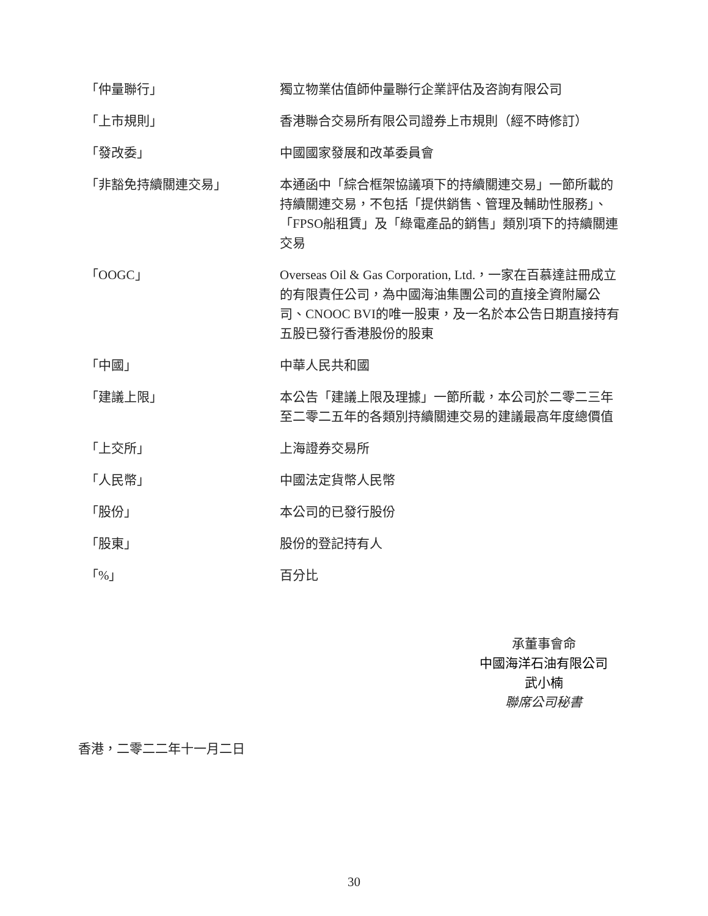| 「仲量聯行」 | 獨立物業估值師仲量聯行企業評估及咨詢有限公司 |
| 「上市規則」 | 香港聯合交易所有限公司證券上市規則（經不時修訂） |
| 「發改委」 | 中國國家發展和改革委員會 |
| 「非豁免持續關連交易」 | 本通函中「綜合框架協議項下的持續關連交易」一節所載的持續關連交易，不包括「提供銷售、管理及輔助性服務」、「FPSO船租賃」及「綠電產品的銷售」類別項下的持續關連交易 |
| 「OOGC」 | Overseas Oil & Gas Corporation, Ltd.，一家在百慕達註冊成立的有限責任公司，為中國海油集團公司的直接全資附屬公司、CNOOC BVI的唯一股東，及一名於本公告日期直接持有五股已發行香港股份的股東 |
| 「中國」 | 中華人民共和國 |
| 「建議上限」 | 本公告「建議上限及理據」一節所載，本公司於二零二三年至二零二五年的各類別持續關連交易的建議最高年度總價值 |
| 「上交所」 | 上海證券交易所 |
| 「人民幣」 | 中國法定貨幣人民幣 |
| 「股份」 | 本公司的已發行股份 |
| 「股東」 | 股份的登記持有人 |
| 「%」 | 百分比 |
承董事會命
中國海洋石油有限公司
武小楠
聯席公司秘書
香港，二零二二年十一月二日
30